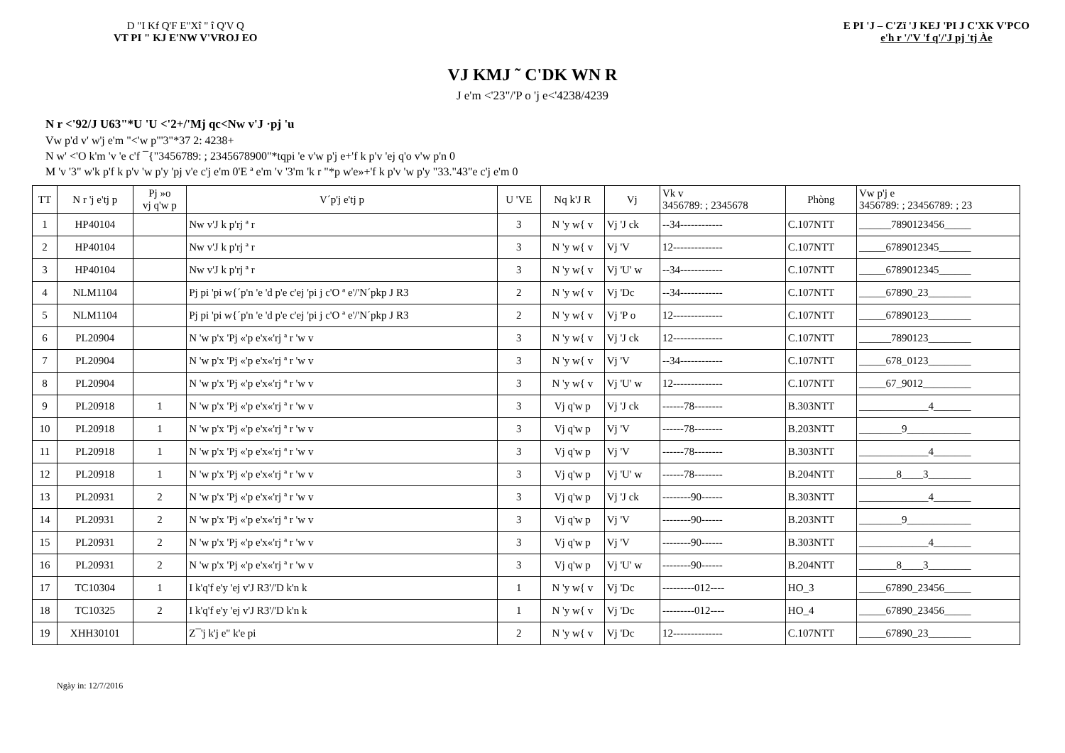D "I Kf Q'F E"Xî " î Q'V Q
VT PI " KJ E'NW V'VROJ EO
E PI 'J – C'Zï 'J KEJ 'PI J C'XK V'PCO
e'h r '/'V 'f q'/'J pj 'tj Àe
VJ KMJ ˜ C'DK WN R
J e'm <'23"/'P o 'j e<'4238/4239
N r <'92/J U63"*U 'U <'2+/'Mj qc<Nw v'J ·pj 'u
Vw p'd v' w'j e'm "<'w p"'3"*37 2: 4238+
N w' <'O k'm 'v 'e c'f ¯{"3456789: ; 2345678900"*tqpi 'e v'w p'j e+'f k p'v 'ej q'o v'w p'n 0
M 'v '3" w'k p'f k p'v 'w p'y 'pj v'e c'j e'm 0'E ª e'm 'v '3'm 'k r "*p w'e»+'f k p'v 'w p'y "33."43"e c'j e'm 0
| TT | N r 'j e'tj p | Pj »o vj q'w p | V´p'j e'tj p | U 'VE | Nq k'J R | Vj | Vk v 3456789: ; 2345678 | Phòng | Vw p'j e 3456789: ; 23456789: ; 23 |
| --- | --- | --- | --- | --- | --- | --- | --- | --- | --- |
| 1 | HP40104 | | Nw v'J k p'rj ª r | 3 | N 'y w{ v | Vj 'J ck | --34------------ | C.107NTT | ______7890123456_____ |
| 2 | HP40104 | | Nw v'J k p'rj ª r | 3 | N 'y w{ v | Vj 'V | 12-------------- | C.107NTT | _____6789012345______ |
| 3 | HP40104 | | Nw v'J k p'rj ª r | 3 | N 'y w{ v | Vj 'U' w | --34------------ | C.107NTT | _____6789012345______ |
| 4 | NLM1104 | | Pj pi 'pi w{´p'n 'e 'd p'e c'ej 'pi j c'O ª e'/'N´pkp J R3 | 2 | N 'y w{ v | Vj 'Dc | --34------------ | C.107NTT | _____67890_23________ |
| 5 | NLM1104 | | Pj pi 'pi w{´p'n 'e 'd p'e c'ej 'pi j c'O ª e'/'N´pkp J R3 | 2 | N 'y w{ v | Vj 'P o | 12-------------- | C.107NTT | _____67890123________ |
| 6 | PL20904 | | N 'w p'x 'Pj «'p e'x«'rj ª r 'w v | 3 | N 'y w{ v | Vj 'J ck | 12-------------- | C.107NTT | ______7890123________ |
| 7 | PL20904 | | N 'w p'x 'Pj «'p e'x«'rj ª r 'w v | 3 | N 'y w{ v | Vj 'V | --34------------ | C.107NTT | _____678_0123________ |
| 8 | PL20904 | | N 'w p'x 'Pj «'p e'x«'rj ª r 'w v | 3 | N 'y w{ v | Vj 'U' w | 12-------------- | C.107NTT | _____67_9012_________ |
| 9 | PL20918 | 1 | N 'w p'x 'Pj «'p e'x«'rj ª r 'w v | 3 | Vj q'w p | Vj 'J ck | ------78-------- | B.303NTT | _____________4_______ |
| 10 | PL20918 | 1 | N 'w p'x 'Pj «'p e'x«'rj ª r 'w v | 3 | Vj q'w p | Vj 'V | ------78-------- | B.203NTT | ________9____________ |
| 11 | PL20918 | 1 | N 'w p'x 'Pj «'p e'x«'rj ª r 'w v | 3 | Vj q'w p | Vj 'V | ------78-------- | B.303NTT | _____________4_______ |
| 12 | PL20918 | 1 | N 'w p'x 'Pj «'p e'x«'rj ª r 'w v | 3 | Vj q'w p | Vj 'U' w | ------78-------- | B.204NTT | _______8____3________ |
| 13 | PL20931 | 2 | N 'w p'x 'Pj «'p e'x«'rj ª r 'w v | 3 | Vj q'w p | Vj 'J ck | --------90------ | B.303NTT | _____________4_______ |
| 14 | PL20931 | 2 | N 'w p'x 'Pj «'p e'x«'rj ª r 'w v | 3 | Vj q'w p | Vj 'V | --------90------ | B.203NTT | ________9____________ |
| 15 | PL20931 | 2 | N 'w p'x 'Pj «'p e'x«'rj ª r 'w v | 3 | Vj q'w p | Vj 'V | --------90------ | B.303NTT | _____________4_______ |
| 16 | PL20931 | 2 | N 'w p'x 'Pj «'p e'x«'rj ª r 'w v | 3 | Vj q'w p | Vj 'U' w | --------90------ | B.204NTT | _______8____3________ |
| 17 | TC10304 | 1 | I k'q'f e'y 'ej v'J R3'/'D k'n k | 1 | N 'y w{ v | Vj 'Dc | ---------012---- | HO_3 | _____67890_23456_____ |
| 18 | TC10325 | 2 | I k'q'f e'y 'ej v'J R3'/'D k'n k | 1 | N 'y w{ v | Vj 'Dc | ---------012---- | HO_4 | _____67890_23456_____ |
| 19 | XHH30101 | | Z¯'j k'j e" k'e pi | 2 | N 'y w{ v | Vj 'Dc | 12-------------- | C.107NTT | _____67890_23________ |
Ngày in: 12/7/2016